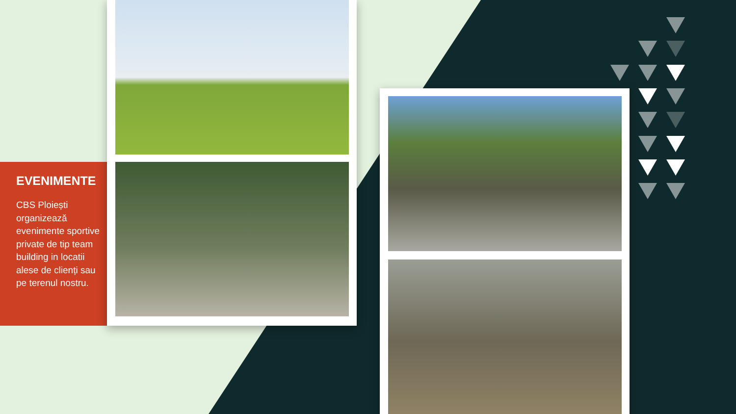EVENIMENTE
CBS Ploiești organizează evenimente sportive private de tip team building in locatii alese de clienți sau pe terenul nostru.